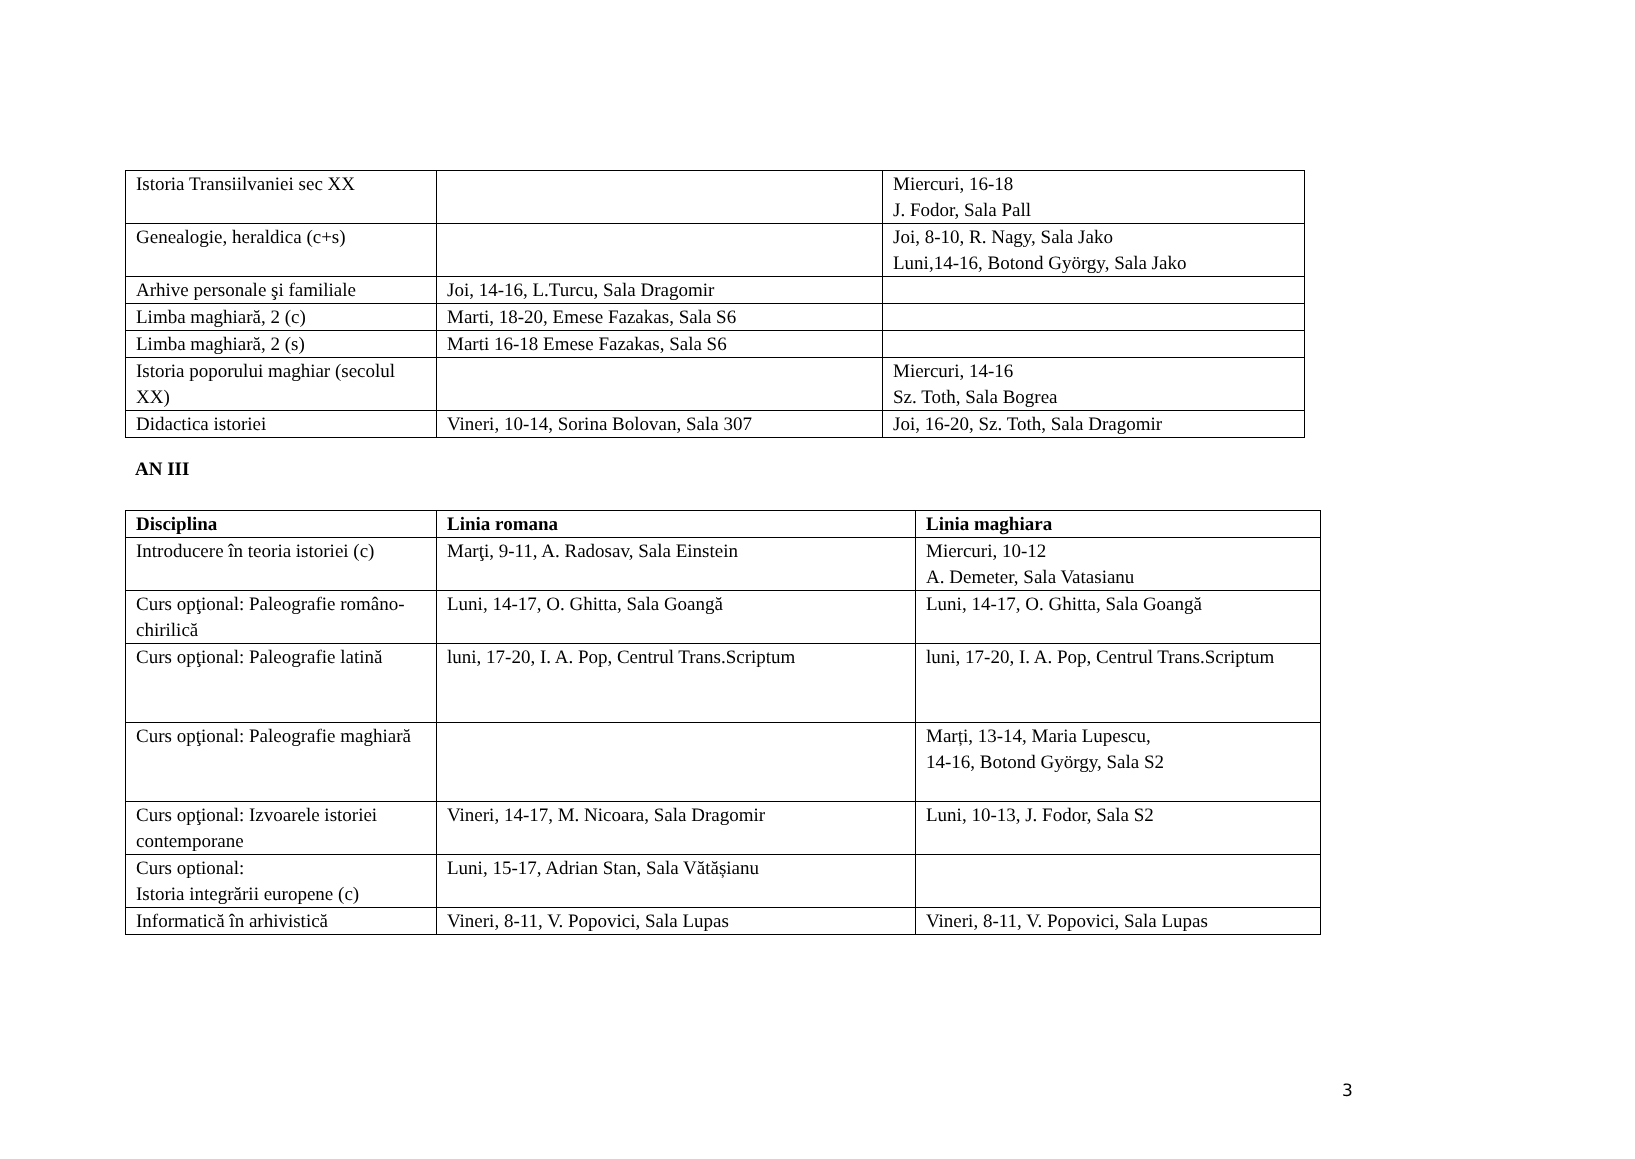| Istoria Transiilvaniei sec XX | | Miercuri, 16-18 J. Fodor, Sala Pall |
| Genealogie, heraldica (c+s) | | Joi, 8-10, R. Nagy, Sala Jako Luni,14-16, Botond György, Sala Jako |
| Arhive personale şi familiale | Joi, 14-16, L.Turcu, Sala Dragomir | |
| Limba maghiară, 2 (c) | Marti, 18-20, Emese Fazakas, Sala S6 | |
| Limba maghiară, 2 (s) | Marti 16-18 Emese Fazakas, Sala S6 | |
| Istoria poporului maghiar (secolul XX) | | Miercuri, 14-16 Sz. Toth, Sala Bogrea |
| Didactica istoriei | Vineri, 10-14, Sorina Bolovan, Sala 307 | Joi, 16-20, Sz. Toth, Sala Dragomir |
AN III
| Disciplina | Linia romana | Linia maghiara |
| --- | --- | --- |
| Introducere în teoria istoriei (c) | Marţi, 9-11, A. Radosav, Sala Einstein | Miercuri, 10-12 A. Demeter, Sala Vatasianu |
| Curs opţional: Paleografie româno-chirilică | Luni, 14-17, O. Ghitta, Sala Goangă | Luni, 14-17, O. Ghitta, Sala Goangă |
| Curs opţional: Paleografie latină | luni, 17-20, I. A. Pop, Centrul Trans.Scriptum | luni, 17-20, I. A. Pop, Centrul Trans.Scriptum |
| Curs opţional: Paleografie maghiară | | Marți, 13-14, Maria Lupescu, 14-16, Botond György, Sala S2 |
| Curs opţional: Izvoarele istoriei contemporane | Vineri, 14-17, M. Nicoara, Sala Dragomir | Luni, 10-13, J. Fodor, Sala S2 |
| Curs optional: Istoria integrării europene (c) | Luni, 15-17, Adrian Stan, Sala Vătășianu | |
| Informatică în arhivistică | Vineri, 8-11, V. Popovici, Sala Lupas | Vineri, 8-11, V. Popovici, Sala Lupas |
3